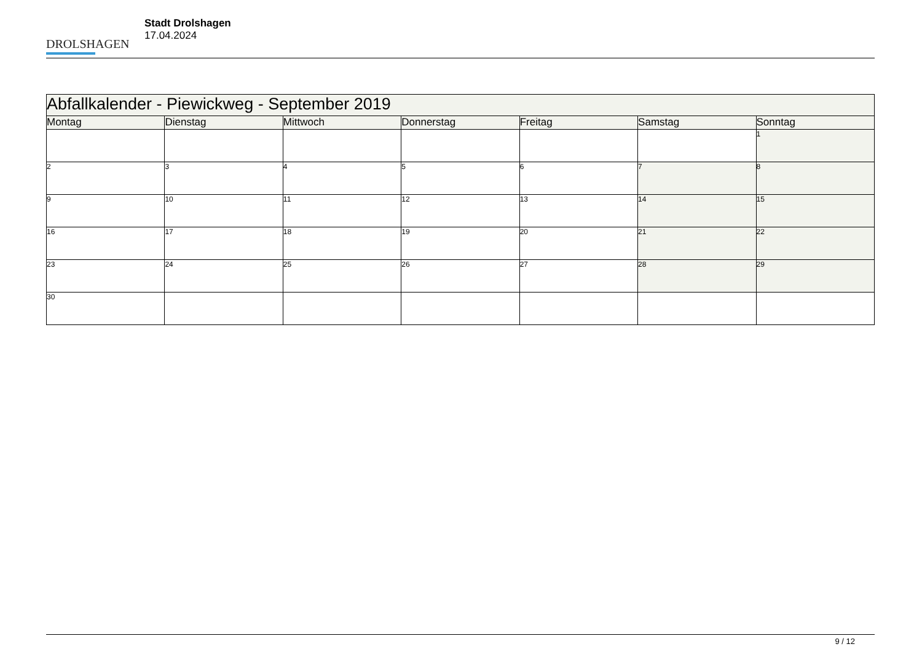DROLSHAGEN
Stadt Drolshagen
17.04.2024
| Abfallkalender - Piewickweg - September 2019 | | | | | | |
| --- | --- | --- | --- | --- | --- | --- |
| Montag | Dienstag | Mittwoch | Donnerstag | Freitag | Samstag | Sonntag |
| | | | | | | 1 |
| 2 | 3 | 4 | 5 | 6 | 7 | 8 |
| 9 | 10 | 11 | 12 | 13 | 14 | 15 |
| 16 | 17 | 18 | 19 | 20 | 21 | 22 |
| 23 | 24 | 25 | 26 | 27 | 28 | 29 |
| 30 | | | | | | |
9 / 12